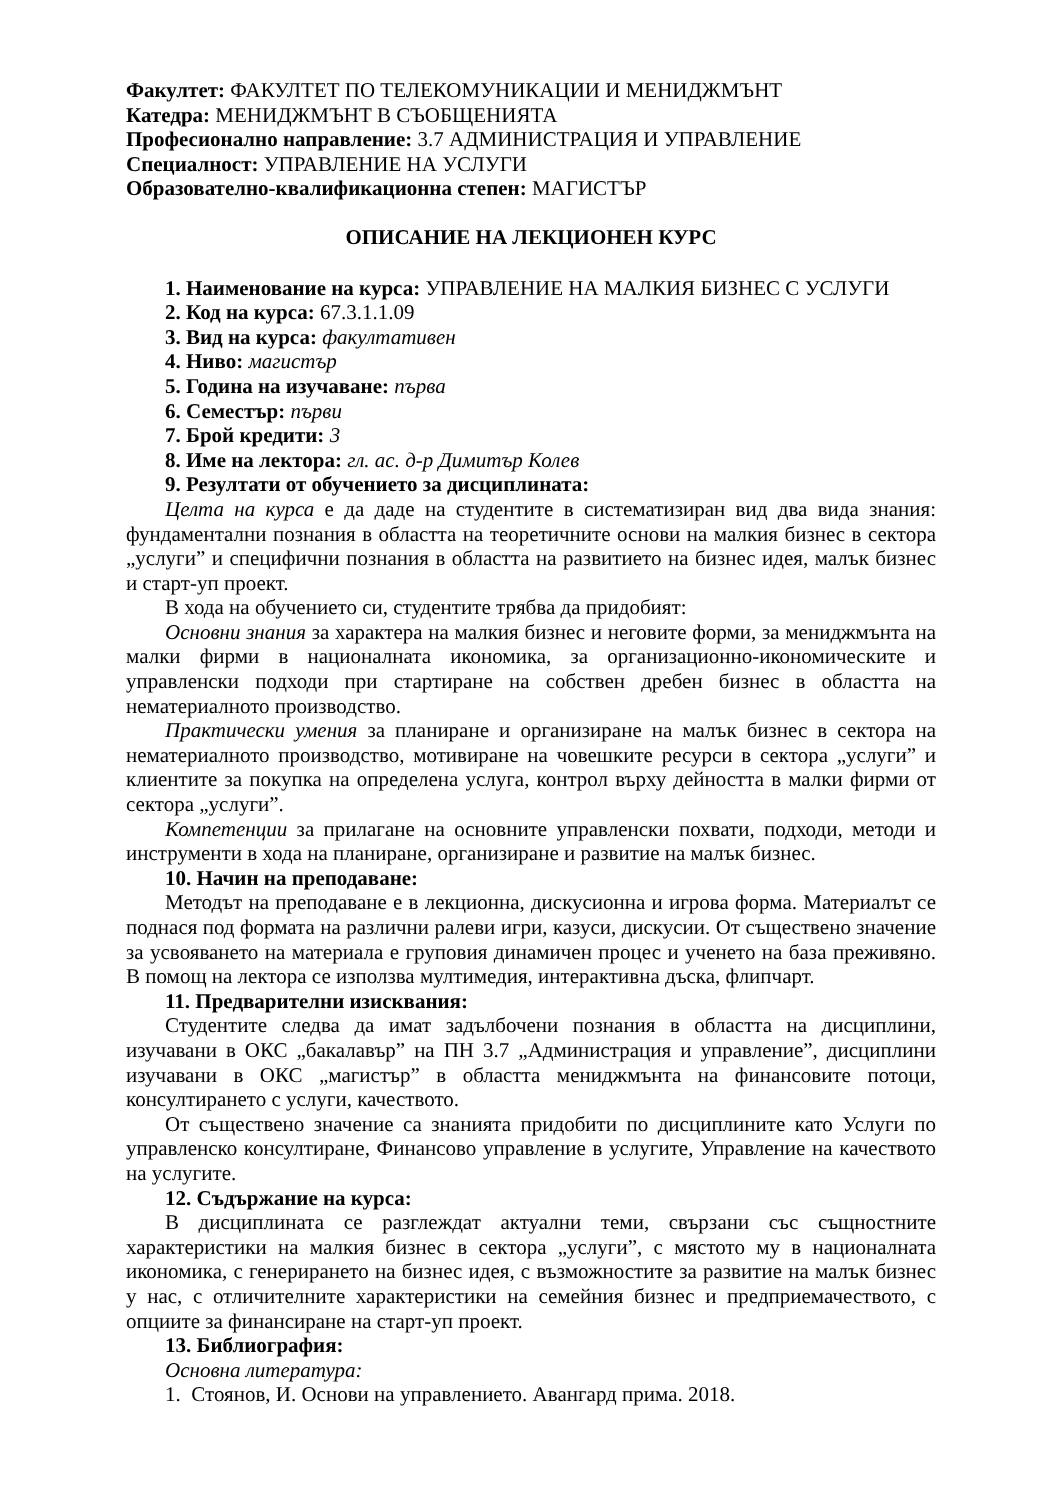Факултет: ФАКУЛТЕТ ПО ТЕЛЕКОМУНИКАЦИИ И МЕНИДЖМЪНТ
Катедра: МЕНИДЖМЪНТ В СЪОБЩЕНИЯТА
Професионално направление: 3.7 АДМИНИСТРАЦИЯ И УПРАВЛЕНИЕ
Специалност: УПРАВЛЕНИЕ НА УСЛУГИ
Образователно-квалификационна степен: МАГИСТЪР
ОПИСАНИЕ НА ЛЕКЦИОНЕН КУРС
1. Наименование на курса: УПРАВЛЕНИЕ НА МАЛКИЯ БИЗНЕС С УСЛУГИ
2. Код на курса: 67.3.1.1.09
3. Вид на курса: факултативен
4. Ниво: магистър
5. Година на изучаване: първа
6. Семестър: първи
7. Брой кредити: 3
8. Име на лектора: гл. ас. д-р Димитър Колев
9. Резултати от обучението за дисциплината:
Целта на курса е да даде на студентите в систематизиран вид два вида знания: фундаментални познания в областта на теоретичните основи на малкия бизнес в сектора „услуги” и специфични познания в областта на развитието на бизнес идея, малък бизнес и старт-уп проект.
В хода на обучението си, студентите трябва да придобият:
Основни знания за характера на малкия бизнес и неговите форми, за мениджмънта на малки фирми в националната икономика, за организационно-икономическите и управленски подходи при стартиране на собствен дребен бизнес в областта на нематериалното производство.
Практически умения за планиране и организиране на малък бизнес в сектора на нематериалното производство, мотивиране на човешките ресурси в сектора „услуги” и клиентите за покупка на определена услуга, контрол върху дейността в малки фирми от сектора „услуги”.
Компетенции за прилагане на основните управленски похвати, подходи, методи и инструменти в хода на планиране, организиране и развитие на малък бизнес.
10. Начин на преподаване:
Методът на преподаване е в лекционна, дискусионна и игрова форма. Материалът се поднася под формата на различни ралеви игри, казуси, дискусии. От съществено значение за усвояването на материала е груповия динамичен процес и ученето на база преживяно. В помощ на лектора се използва мултимедия, интерактивна дъска, флипчарт.
11. Предварителни изисквания:
Студентите следва да имат задълбочени познания в областта на дисциплини, изучавани в ОКС „бакалавър” на ПН 3.7 „Администрация и управление”, дисциплини изучавани в ОКС „магистър” в областта мениджмънта на финансовите потоци, консултирането с услуги, качеството.
От съществено значение са знанията придобити по дисциплините като Услуги по управленско консултиране, Финансово управление в услугите, Управление на качеството на услугите.
12. Съдържание на курса:
В дисциплината се разглеждат актуални теми, свързани със същностните характеристики на малкия бизнес в сектора „услуги”, с мястото му в националната икономика, с генерирането на бизнес идея, с възможностите за развитие на малък бизнес у нас, с отличителните характеристики на семейния бизнес и предприемачеството, с опциите за финансиране на старт-уп проект.
13. Библиография:
Основна литература:
1. Стоянов, И. Основи на управлението. Авангард прима. 2018.